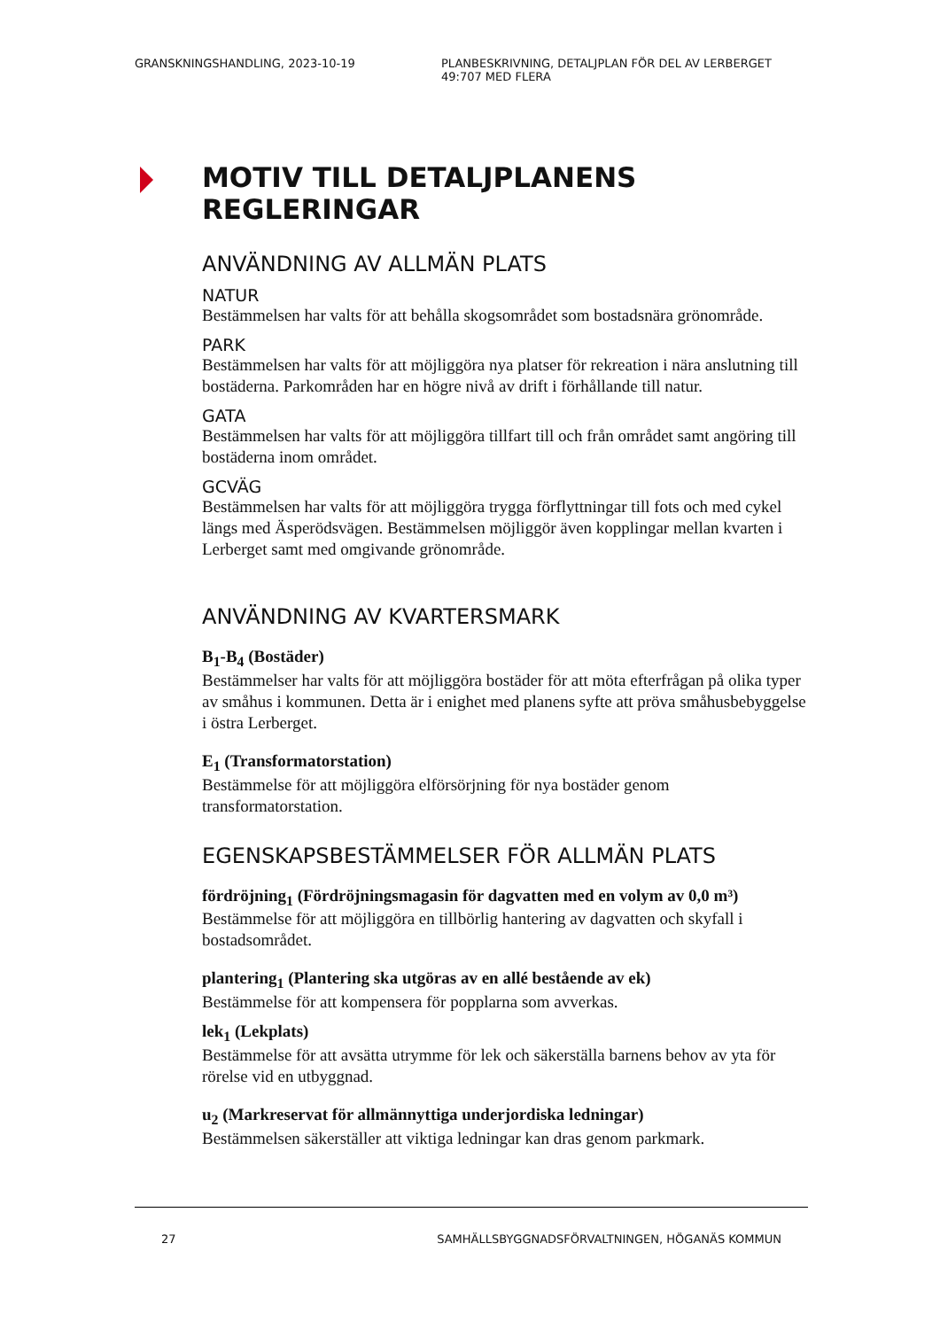GRANSKNINGSHANDLING, 2023-10-19 PLANBESKRIVNING, DETALJPLAN FÖR DEL AV LERBERGET 49:707 MED FLERA
MOTIV TILL DETALJPLANENS REGLERINGAR
ANVÄNDNING AV ALLMÄN PLATS
NATUR
Bestämmelsen har valts för att behålla skogsområdet som bostadsnära grönområde.
PARK
Bestämmelsen har valts för att möjliggöra nya platser för rekreation i nära anslutning till bostäderna. Parkområden har en högre nivå av drift i förhållande till natur.
GATA
Bestämmelsen har valts för att möjliggöra tillfart till och från området samt angöring till bostäderna inom området.
GCVÄG
Bestämmelsen har valts för att möjliggöra trygga förflyttningar till fots och med cykel längs med Äsperödsvägen. Bestämmelsen möjliggör även kopplingar mellan kvarten i Lerberget samt med omgivande grönområde.
ANVÄNDNING AV KVARTERSMARK
B<sub>1</sub>-B<sub>4</sub> (Bostäder)
Bestämmelser har valts för att möjliggöra bostäder för att möta efterfrågan på olika typer av småhus i kommunen. Detta är i enighet med planens syfte att pröva småhusbebyggelse i östra Lerberget.
E<sub>1</sub> (Transformatorstation)
Bestämmelse för att möjliggöra elförsörjning för nya bostäder genom transformatorstation.
EGENSKAPSBESTÄMMELSER FÖR ALLMÄN PLATS
fördröjning<sub>1</sub> (Fördröjningsmagasin för dagvatten med en volym av 0,0 m³)
Bestämmelse för att möjliggöra en tillbörlig hantering av dagvatten och skyfall i bostadsområdet.
plantering<sub>1</sub> (Plantering ska utgöras av en allé bestående av ek)
Bestämmelse för att kompensera för popplarna som avverkas.
lek<sub>1</sub> (Lekplats)
Bestämmelse för att avsätta utrymme för lek och säkerställa barnens behov av yta för rörelse vid en utbyggnad.
u<sub>2</sub> (Markreservat för allmännyttiga underjordiska ledningar)
Bestämmelsen säkerställer att viktiga ledningar kan dras genom parkmark.
27 SAMHÄLLSBYGGNADSFÖRVALTNINGEN, HÖGANÄS KOMMUN